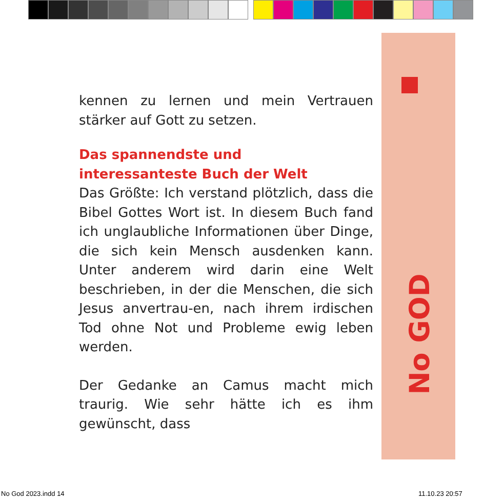No GOD
kennen zu lernen und mein Vertrauen stärker auf Gott zu setzen.
Das spannendste und
interessanteste Buch der Welt
Das Größte: Ich verstand plötzlich, dass die Bibel Gottes Wort ist. In diesem Buch fand ich unglaubliche Informationen über Dinge, die sich kein Mensch ausdenken kann. Unter anderem wird darin eine Welt beschrieben, in der die Menschen, die sich Jesus anvertrau-en, nach ihrem irdischen Tod ohne Not und Probleme ewig leben werden.
Der Gedanke an Camus macht mich traurig. Wie sehr hätte ich es ihm gewünscht, dass
No God 2023.indd 14 11.10.23 20:57